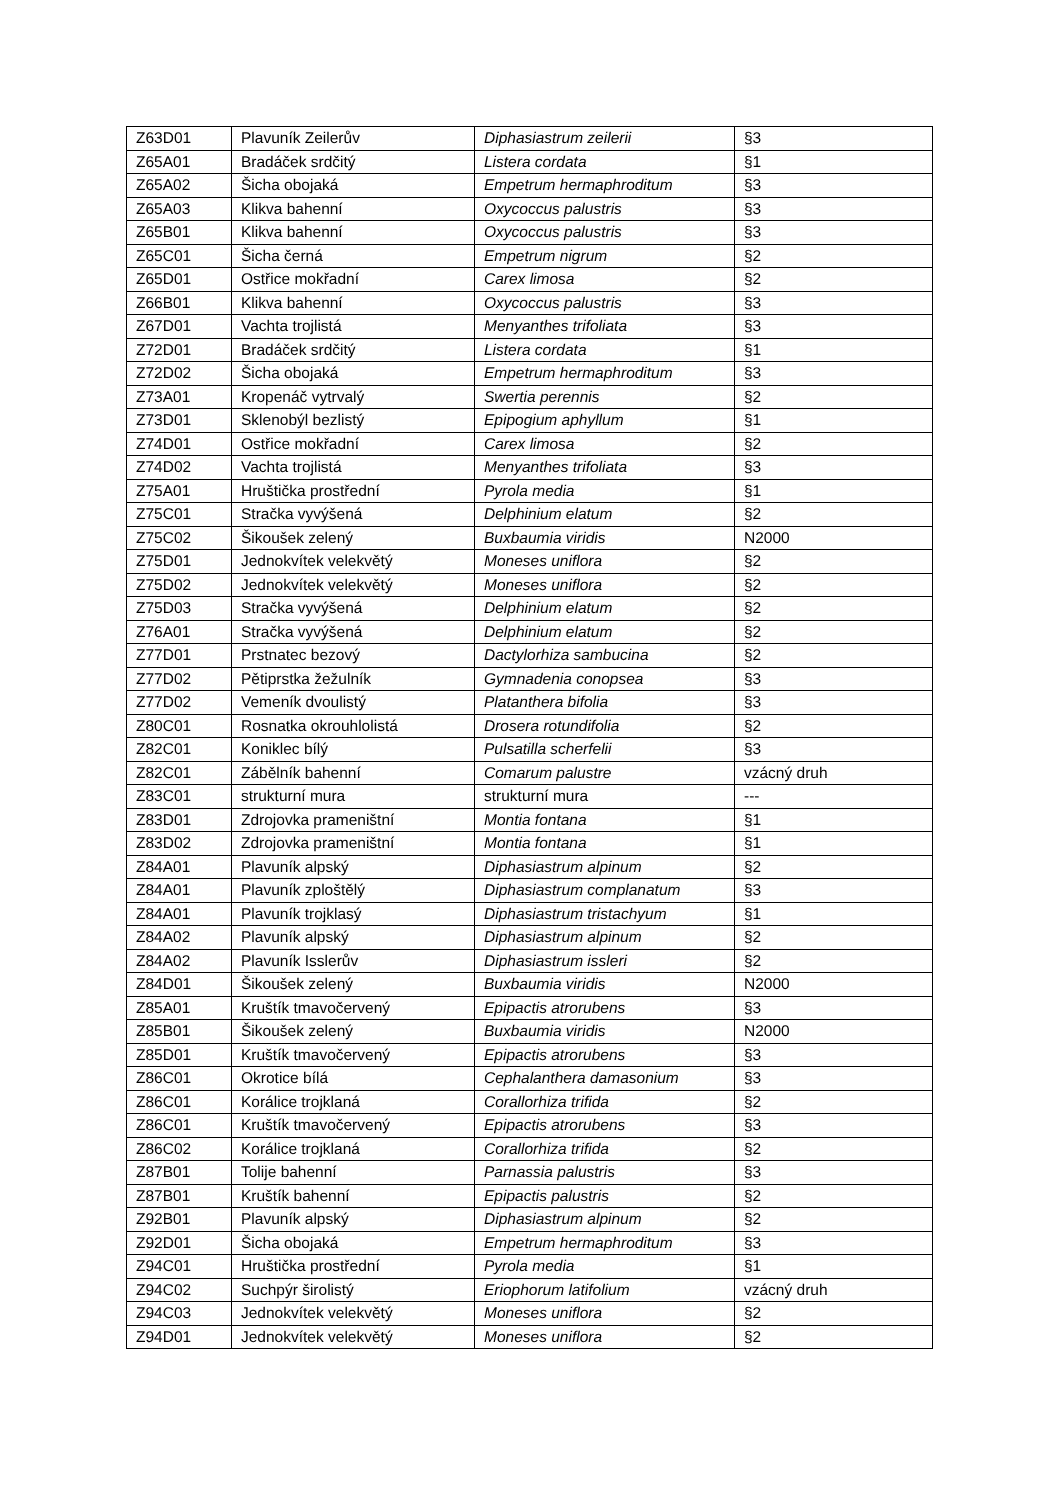| Z63D01 | Plavuník Zeilerův | Diphasiastrum zeilerii | §3 |
| Z65A01 | Bradáček srdčitý | Listera cordata | §1 |
| Z65A02 | Šicha obojaká | Empetrum hermaphroditum | §3 |
| Z65A03 | Klikva bahenní | Oxycoccus palustris | §3 |
| Z65B01 | Klikva bahenní | Oxycoccus palustris | §3 |
| Z65C01 | Šicha černá | Empetrum nigrum | §2 |
| Z65D01 | Ostřice mokřadní | Carex limosa | §2 |
| Z66B01 | Klikva bahenní | Oxycoccus palustris | §3 |
| Z67D01 | Vachta trojlistá | Menyanthes trifoliata | §3 |
| Z72D01 | Bradáček srdčitý | Listera cordata | §1 |
| Z72D02 | Šicha obojaká | Empetrum hermaphroditum | §3 |
| Z73A01 | Kropenáč vytrvalý | Swertia perennis | §2 |
| Z73D01 | Sklenobýl bezlistý | Epipogium aphyllum | §1 |
| Z74D01 | Ostřice mokřadní | Carex limosa | §2 |
| Z74D02 | Vachta trojlistá | Menyanthes trifoliata | §3 |
| Z75A01 | Hruštička prostřední | Pyrola media | §1 |
| Z75C01 | Stračka vyvýšená | Delphinium elatum | §2 |
| Z75C02 | Šikoušek zelený | Buxbaumia viridis | N2000 |
| Z75D01 | Jednokvítek velekvětý | Moneses uniflora | §2 |
| Z75D02 | Jednokvítek velekvětý | Moneses uniflora | §2 |
| Z75D03 | Stračka vyvýšená | Delphinium elatum | §2 |
| Z76A01 | Stračka vyvýšená | Delphinium elatum | §2 |
| Z77D01 | Prstnatec bezový | Dactylorhiza sambucina | §2 |
| Z77D02 | Pětiprstka žežulník | Gymnadenia conopsea | §3 |
| Z77D02 | Vemeník dvoulistý | Platanthera bifolia | §3 |
| Z80C01 | Rosnatka okrouhlolistá | Drosera rotundifolia | §2 |
| Z82C01 | Koniklec bílý | Pulsatilla scherfelii | §3 |
| Z82C01 | Zábělník bahenní | Comarum palustre | vzácný druh |
| Z83C01 | strukturní mura | strukturní mura | --- |
| Z83D01 | Zdrojovka prameništní | Montia fontana | §1 |
| Z83D02 | Zdrojovka prameništní | Montia fontana | §1 |
| Z84A01 | Plavuník alpský | Diphasiastrum alpinum | §2 |
| Z84A01 | Plavuník zploštělý | Diphasiastrum complanatum | §3 |
| Z84A01 | Plavuník trojklasý | Diphasiastrum tristachyum | §1 |
| Z84A02 | Plavuník alpský | Diphasiastrum alpinum | §2 |
| Z84A02 | Plavuník Isslerův | Diphasiastrum issleri | §2 |
| Z84D01 | Šikoušek zelený | Buxbaumia viridis | N2000 |
| Z85A01 | Kruštík tmavočervený | Epipactis atrorubens | §3 |
| Z85B01 | Šikoušek zelený | Buxbaumia viridis | N2000 |
| Z85D01 | Kruštík tmavočervený | Epipactis atrorubens | §3 |
| Z86C01 | Okrotice bílá | Cephalanthera damasonium | §3 |
| Z86C01 | Korálice trojklaná | Corallorhiza trifida | §2 |
| Z86C01 | Kruštík tmavočervený | Epipactis atrorubens | §3 |
| Z86C02 | Korálice trojklaná | Corallorhiza trifida | §2 |
| Z87B01 | Tolije bahenní | Parnassia palustris | §3 |
| Z87B01 | Kruštík bahenní | Epipactis palustris | §2 |
| Z92B01 | Plavuník alpský | Diphasiastrum alpinum | §2 |
| Z92D01 | Šicha obojaká | Empetrum hermaphroditum | §3 |
| Z94C01 | Hruštička prostřední | Pyrola media | §1 |
| Z94C02 | Suchpýr širolistý | Eriophorum latifolium | vzácný druh |
| Z94C03 | Jednokvítek velekvětý | Moneses uniflora | §2 |
| Z94D01 | Jednokvítek velekvětý | Moneses uniflora | §2 |